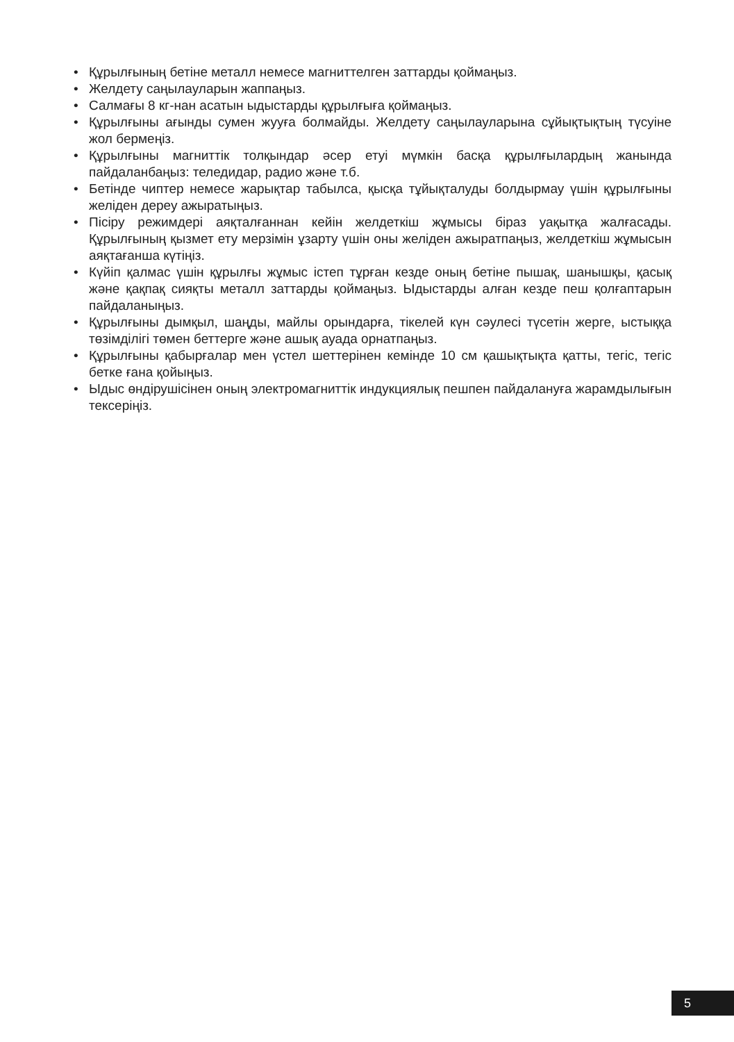• Құрылғының бетіне металл немесе магниттелген заттарды қоймаңыз.
• Желдету саңылауларын жаппаңыз.
• Салмағы 8 кг-нан асатын ыдыстарды құрылғыға қоймаңыз.
• Құрылғыны ағынды сумен жууға болмайды. Желдету саңылауларына сұйықтықтың түсуіне жол бермеңіз.
• Құрылғыны магниттік толқындар әсер етуі мүмкін басқа құрылғылардың жанында пайдаланбаңыз: теледидар, радио және т.б.
• Бетінде чиптер немесе жарықтар табылса, қысқа тұйықталуды болдырмау үшін құрылғыны желіден дереу ажыратыңыз.
• Пісіру режимдері аяқталғаннан кейін желдеткіш жұмысы біраз уақытқа жалғасады. Құрылғының қызмет ету мерзімін ұзарту үшін оны желіден ажыратпаңыз, желдеткіш жұмысын аяқтағанша күтіңіз.
• Күйіп қалмас үшін құрылғы жұмыс істеп тұрған кезде оның бетіне пышақ, шанышқы, қасық және қақпақ сияқты металл заттарды қоймаңыз. Ыдыстарды алған кезде пеш қолғаптарын пайдаланыңыз.
• Құрылғыны дымқыл, шаңды, майлы орындарға, тікелей күн сәулесі түсетін жерге, ыстыққа төзімділігі төмен беттерге және ашық ауада орнатпаңыз.
• Құрылғыны қабырғалар мен үстел шеттерінен кемінде 10 см қашықтықта қатты, тегіс, тегіс бетке ғана қойыңыз.
• Ыдыс өндірушісінен оның электромагниттік индукциялық пешпен пайдалануға жарамдылығын тексеріңіз.
5